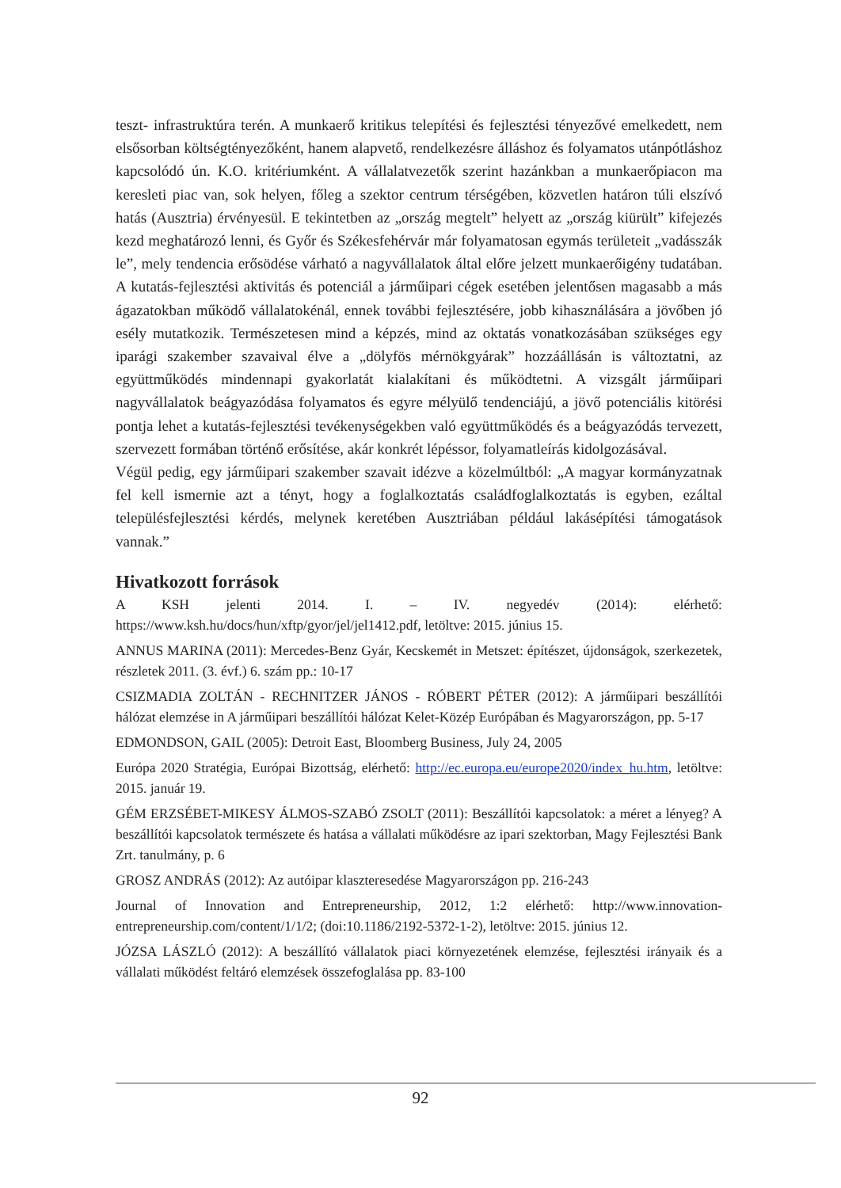teszt- infrastruktúra terén. A munkaerő kritikus telepítési és fejlesztési tényezővé emelkedett, nem elsősorban költségtényezőként, hanem alapvető, rendelkezésre álláshoz és folyamatos utánpótláshoz kapcsolódó ún. K.O. kritériumként. A vállalatvezetők szerint hazánkban a munkaerőpiacon ma keresleti piac van, sok helyen, főleg a szektor centrum térségében, közvetlen határon túli elszívó hatás (Ausztria) érvényesül. E tekintetben az „ország megtelt” helyett az „ország kiürült” kifejezés kezd meghatározó lenni, és Győr és Székesfehérvár már folyamatosan egymás területeit „vadásszák le”, mely tendencia erősödése várható a nagyvállalatok által előre jelzett munkaerőigény tudatában. A kutatás-fejlesztési aktivitás és potenciál a járműipari cégek esetében jelentősen magasabb a más ágazatokban működő vállalatokénál, ennek további fejlesztésére, jobb kihasználására a jövőben jó esély mutatkozik. Természetesen mind a képzés, mind az oktatás vonatkozásában szükséges egy iparági szakember szavaival élve a „dölyfös mérnökgyárak” hozzáállásán is változtatni, az együttműködés mindennapi gyakorlatát kialakítani és működtetni. A vizsgált járműipari nagyvállalatok beágyazódása folyamatos és egyre mélyülő tendenciájú, a jövő potenciális kitörési pontja lehet a kutatás-fejlesztési tevékenységekben való együttműködés és a beágyazódás tervezett, szervezett formában történő erősítése, akár konkrét lépéssor, folyamatleírás kidolgozásával.
Végül pedig, egy járműipari szakember szavait idézve a közelmúltból: „A magyar kormányzatnak fel kell ismernie azt a tényt, hogy a foglalkoztatás családfoglalkoztatás is egyben, ezáltal településfejlesztési kérdés, melynek keretében Ausztriában például lakásépítési támogatások vannak.”
Hivatkozott források
A KSH jelenti 2014. I. – IV. negyedév (2014): elérhető: https://www.ksh.hu/docs/hun/xftp/gyor/jel/jel1412.pdf, letöltve: 2015. június 15.
ANNUS MARINA (2011): Mercedes-Benz Gyár, Kecskemét in Metszet: építészet, újdonságok, szerkezetek, részletek 2011. (3. évf.) 6. szám pp.: 10-17
CSIZMADIA ZOLTÁN - RECHNITZER JÁNOS - RÓBERT PÉTER (2012): A járműipari beszállítói hálózat elemzése in A járműipari beszállítói hálózat Kelet-Közép Európában és Magyarországon, pp. 5-17
EDMONDSON, GAIL (2005): Detroit East, Bloomberg Business, July 24, 2005
Európa 2020 Stratégia, Európai Bizottság, elérhető: http://ec.europa.eu/europe2020/index_hu.htm, letöltve: 2015. január 19.
GÉM ERZSÉBET-MIKESY ÁLMOS-SZABÓ ZSOLT (2011): Beszállítói kapcsolatok: a méret a lényeg? A beszállítói kapcsolatok természete és hatása a vállalati működésre az ipari szektorban, Magy Fejlesztési Bank Zrt. tanulmány, p. 6
GROSZ ANDRÁS (2012): Az autóipar klaszteresedése Magyarországon pp. 216-243
Journal of Innovation and Entrepreneurship, 2012, 1:2 elérhető: http://www.innovation-entrepreneurship.com/content/1/1/2; (doi:10.1186/2192-5372-1-2), letöltve: 2015. június 12.
JÓZSA LÁSZLÓ (2012): A beszállító vállalatok piaci környezetének elemzése, fejlesztési irányaik és a vállalati működést feltáró elemzések összefoglalása pp. 83-100
92